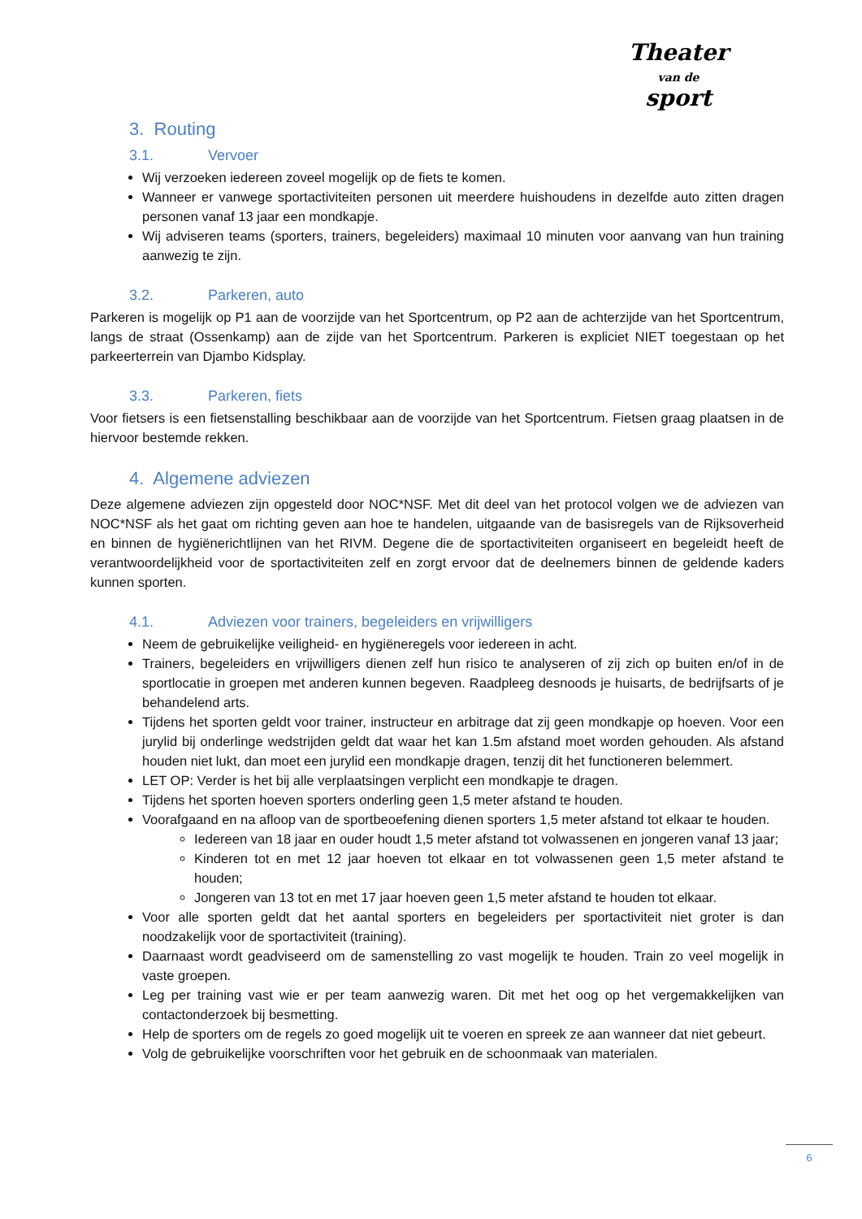Theater
van de
sport
3. Routing
3.1. Vervoer
Wij verzoeken iedereen zoveel mogelijk op de fiets te komen.
Wanneer er vanwege sportactiviteiten personen uit meerdere huishoudens in dezelfde auto zitten dragen personen vanaf 13 jaar een mondkapje.
Wij adviseren teams (sporters, trainers, begeleiders) maximaal 10 minuten voor aanvang van hun training aanwezig te zijn.
3.2. Parkeren, auto
Parkeren is mogelijk op P1 aan de voorzijde van het Sportcentrum, op P2 aan de achterzijde van het Sportcentrum, langs de straat (Ossenkamp) aan de zijde van het Sportcentrum. Parkeren is expliciet NIET toegestaan op het parkeerterrein van Djambo Kidsplay.
3.3. Parkeren, fiets
Voor fietsers is een fietsenstalling beschikbaar aan de voorzijde van het Sportcentrum. Fietsen graag plaatsen in de hiervoor bestemde rekken.
4. Algemene adviezen
Deze algemene adviezen zijn opgesteld door NOC*NSF. Met dit deel van het protocol volgen we de adviezen van NOC*NSF als het gaat om richting geven aan hoe te handelen, uitgaande van de basisregels van de Rijksoverheid en binnen de hygiënerichtlijnen van het RIVM. Degene die de sportactiviteiten organiseert en begeleidt heeft de verantwoordelijkheid voor de sportactiviteiten zelf en zorgt ervoor dat de deelnemers binnen de geldende kaders kunnen sporten.
4.1. Adviezen voor trainers, begeleiders en vrijwilligers
Neem de gebruikelijke veiligheid- en hygiëneregels voor iedereen in acht.
Trainers, begeleiders en vrijwilligers dienen zelf hun risico te analyseren of zij zich op buiten en/of in de sportlocatie in groepen met anderen kunnen begeven. Raadpleeg desnoods je huisarts, de bedrijfsarts of je behandelend arts.
Tijdens het sporten geldt voor trainer, instructeur en arbitrage dat zij geen mondkapje op hoeven. Voor een jurylid bij onderlinge wedstrijden geldt dat waar het kan 1.5m afstand moet worden gehouden. Als afstand houden niet lukt, dan moet een jurylid een mondkapje dragen, tenzij dit het functioneren belemmert.
LET OP: Verder is het bij alle verplaatsingen verplicht een mondkapje te dragen.
Tijdens het sporten hoeven sporters onderling geen 1,5 meter afstand te houden.
Voorafgaand en na afloop van de sportbeoefening dienen sporters 1,5 meter afstand tot elkaar te houden.
Iedereen van 18 jaar en ouder houdt 1,5 meter afstand tot volwassenen en jongeren vanaf 13 jaar;
Kinderen tot en met 12 jaar hoeven tot elkaar en tot volwassenen geen 1,5 meter afstand te houden;
Jongeren van 13 tot en met 17 jaar hoeven geen 1,5 meter afstand te houden tot elkaar.
Voor alle sporten geldt dat het aantal sporters en begeleiders per sportactiviteit niet groter is dan noodzakelijk voor de sportactiviteit (training).
Daarnaast wordt geadviseerd om de samenstelling zo vast mogelijk te houden. Train zo veel mogelijk in vaste groepen.
Leg per training vast wie er per team aanwezig waren. Dit met het oog op het vergemakkelijken van contactonderzoek bij besmetting.
Help de sporters om de regels zo goed mogelijk uit te voeren en spreek ze aan wanneer dat niet gebeurt.
Volg de gebruikelijke voorschriften voor het gebruik en de schoonmaak van materialen.
6